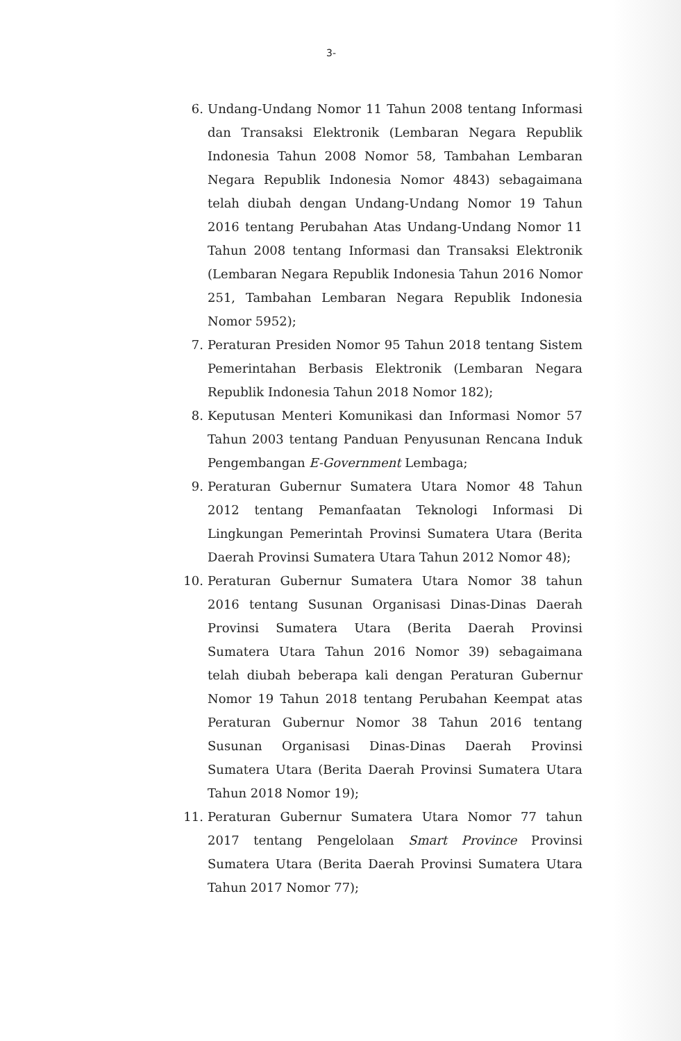3-
6. Undang-Undang Nomor 11 Tahun 2008 tentang Informasi dan Transaksi Elektronik (Lembaran Negara Republik Indonesia Tahun 2008 Nomor 58, Tambahan Lembaran Negara Republik Indonesia Nomor 4843) sebagaimana telah diubah dengan Undang-Undang Nomor 19 Tahun 2016 tentang Perubahan Atas Undang-Undang Nomor 11 Tahun 2008 tentang Informasi dan Transaksi Elektronik (Lembaran Negara Republik Indonesia Tahun 2016 Nomor 251, Tambahan Lembaran Negara Republik Indonesia Nomor 5952);
7. Peraturan Presiden Nomor 95 Tahun 2018 tentang Sistem Pemerintahan Berbasis Elektronik (Lembaran Negara Republik Indonesia Tahun 2018 Nomor 182);
8. Keputusan Menteri Komunikasi dan Informasi Nomor 57 Tahun 2003 tentang Panduan Penyusunan Rencana Induk Pengembangan E-Government Lembaga;
9. Peraturan Gubernur Sumatera Utara Nomor 48 Tahun 2012 tentang Pemanfaatan Teknologi Informasi Di Lingkungan Pemerintah Provinsi Sumatera Utara (Berita Daerah Provinsi Sumatera Utara Tahun 2012 Nomor 48);
10. Peraturan Gubernur Sumatera Utara Nomor 38 tahun 2016 tentang Susunan Organisasi Dinas-Dinas Daerah Provinsi Sumatera Utara (Berita Daerah Provinsi Sumatera Utara Tahun 2016 Nomor 39) sebagaimana telah diubah beberapa kali dengan Peraturan Gubernur Nomor 19 Tahun 2018 tentang Perubahan Keempat atas Peraturan Gubernur Nomor 38 Tahun 2016 tentang Susunan Organisasi Dinas-Dinas Daerah Provinsi Sumatera Utara (Berita Daerah Provinsi Sumatera Utara Tahun 2018 Nomor 19);
11. Peraturan Gubernur Sumatera Utara Nomor 77 tahun 2017 tentang Pengelolaan Smart Province Provinsi Sumatera Utara (Berita Daerah Provinsi Sumatera Utara Tahun 2017 Nomor 77);